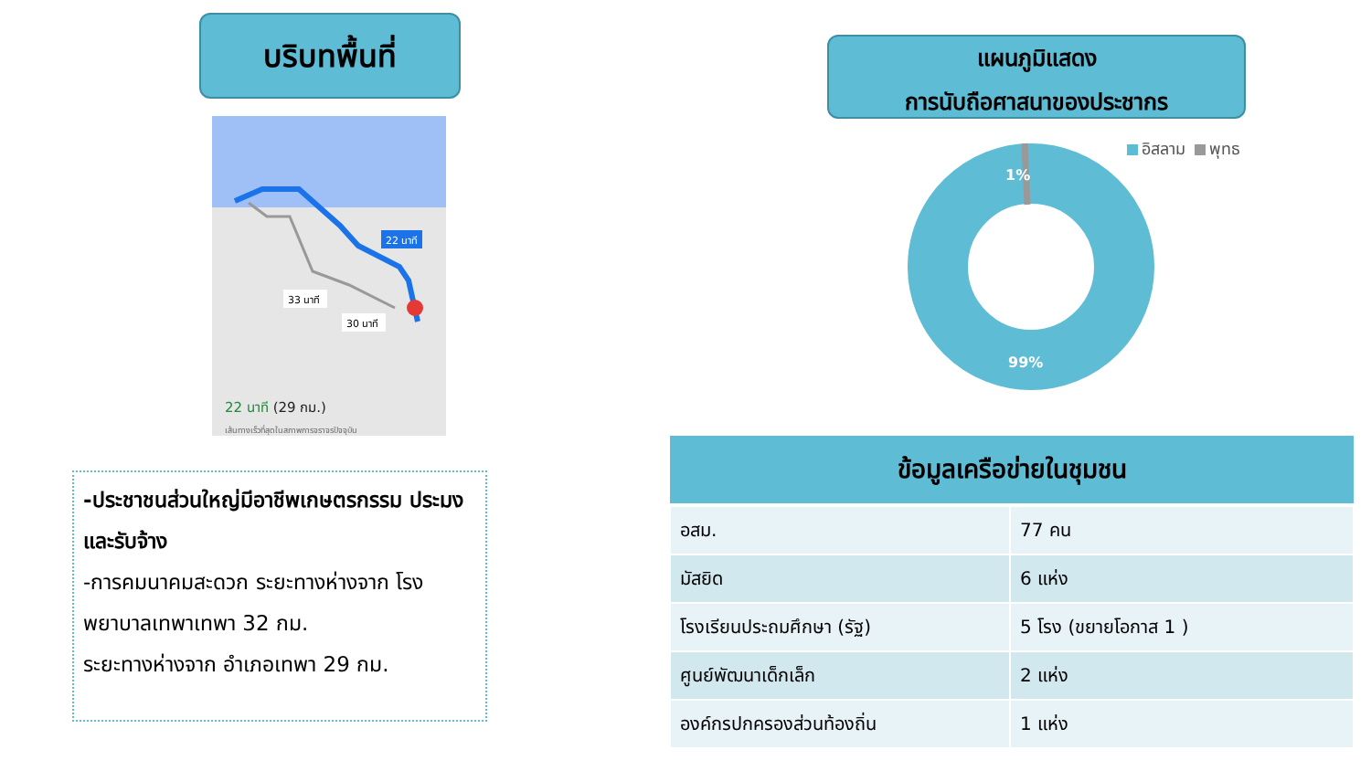บริบทพื้นที่
22 นาที
33 นาที
30 นาที
22 นาที (29 กม.)
เส้นทางเร็วที่สุดในสภาพการจราจรปัจจุบัน
-ประชาชนส่วนใหญ่มีอาชีพเกษตรกรรม ประมง และรับจ้าง
-การคมนาคมสะดวก ระยะทางห่างจาก โรงพยาบาลเทพาเทพา 32 กม.
ระยะทางห่างจาก อำเภอเทพา 29 กม.
แผนภูมิแสดง
การนับถือศาสนาของประชากร
อิสลาม พุทธ
1%
99%
| ข้อมูลเครือข่ายในชุมชน | |
| --- | --- |
| อสม. | 77 คน |
| มัสยิด | 6 แห่ง |
| โรงเรียนประถมศึกษา (รัฐ) | 5 โรง (ขยายโอกาส 1 ) |
| ศูนย์พัฒนาเด็กเล็ก | 2 แห่ง |
| องค์กรปกครองส่วนท้องถิ่น | 1 แห่ง |